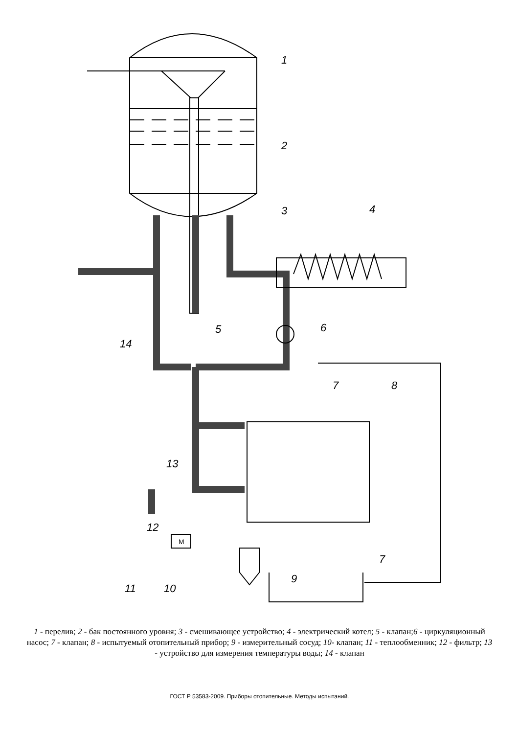1
2
3
4
5
6
7
8
9
10
11
12
13
14
7
M
1 - перелив; 2 - бак постоянного уровня; 3 - смешивающее устройство; 4 - электрический котел; 5 - клапан;6 - циркуляционный насос; 7 - клапан; 8 - испытуемый отопительный прибор; 9 - измерительный сосуд; 10- клапан; 11 - теплообменник; 12 - фильтр; 13 - устройство для измерения температуры воды; 14 - клапан
ГОСТ Р 53583-2009. Приборы отопительные. Методы испытаний.